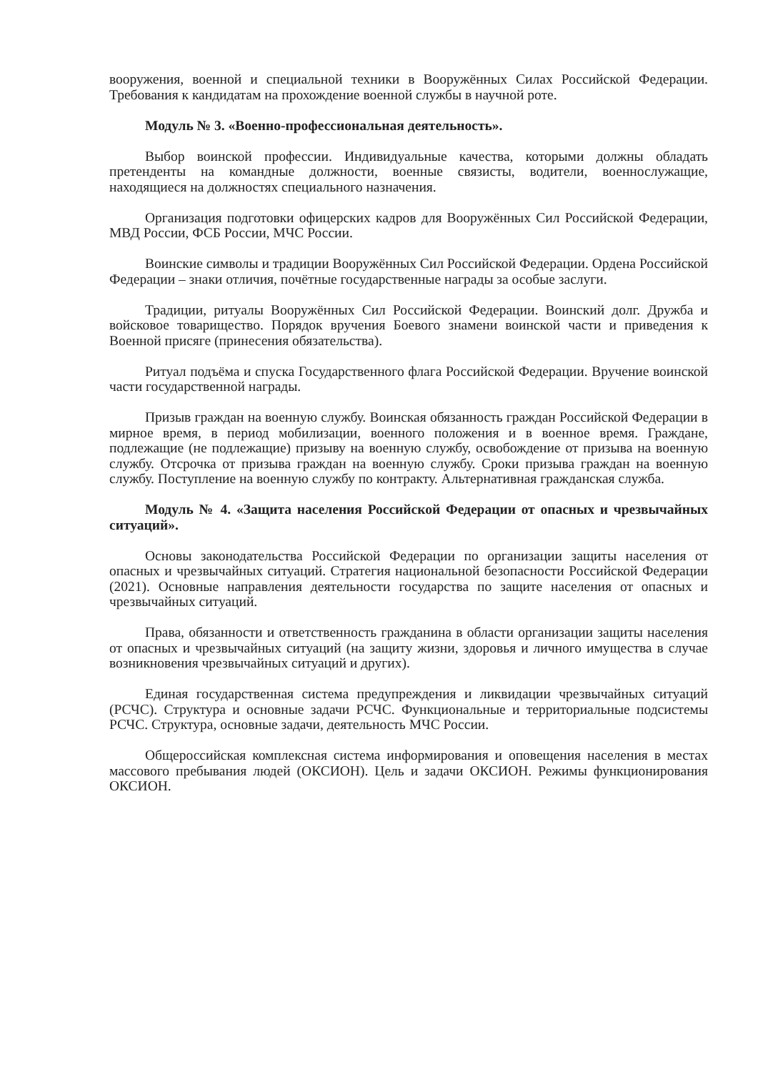вооружения, военной и специальной техники в Вооружённых Силах Российской Федерации. Требования к кандидатам на прохождение военной службы в научной роте.
Модуль № 3. «Военно-профессиональная деятельность».
Выбор воинской профессии. Индивидуальные качества, которыми должны обладать претенденты на командные должности, военные связисты, водители, военнослужащие, находящиеся на должностях специального назначения.
Организация подготовки офицерских кадров для Вооружённых Сил Российской Федерации, МВД России, ФСБ России, МЧС России.
Воинские символы и традиции Вооружённых Сил Российской Федерации. Ордена Российской Федерации – знаки отличия, почётные государственные награды за особые заслуги.
Традиции, ритуалы Вооружённых Сил Российской Федерации. Воинский долг. Дружба и войсковое товарищество. Порядок вручения Боевого знамени воинской части и приведения к Военной присяге (принесения обязательства).
Ритуал подъёма и спуска Государственного флага Российской Федерации. Вручение воинской части государственной награды.
Призыв граждан на военную службу. Воинская обязанность граждан Российской Федерации в мирное время, в период мобилизации, военного положения и в военное время. Граждане, подлежащие (не подлежащие) призыву на военную службу, освобождение от призыва на военную службу. Отсрочка от призыва граждан на военную службу. Сроки призыва граждан на военную службу. Поступление на военную службу по контракту. Альтернативная гражданская служба.
Модуль № 4. «Защита населения Российской Федерации от опасных и чрезвычайных ситуаций».
Основы законодательства Российской Федерации по организации защиты населения от опасных и чрезвычайных ситуаций. Стратегия национальной безопасности Российской Федерации (2021). Основные направления деятельности государства по защите населения от опасных и чрезвычайных ситуаций.
Права, обязанности и ответственность гражданина в области организации защиты населения от опасных и чрезвычайных ситуаций (на защиту жизни, здоровья и личного имущества в случае возникновения чрезвычайных ситуаций и других).
Единая государственная система предупреждения и ликвидации чрезвычайных ситуаций (РСЧС). Структура и основные задачи РСЧС. Функциональные и территориальные подсистемы РСЧС. Структура, основные задачи, деятельность МЧС России.
Общероссийская комплексная система информирования и оповещения населения в местах массового пребывания людей (ОКСИОН). Цель и задачи ОКСИОН. Режимы функционирования ОКСИОН.